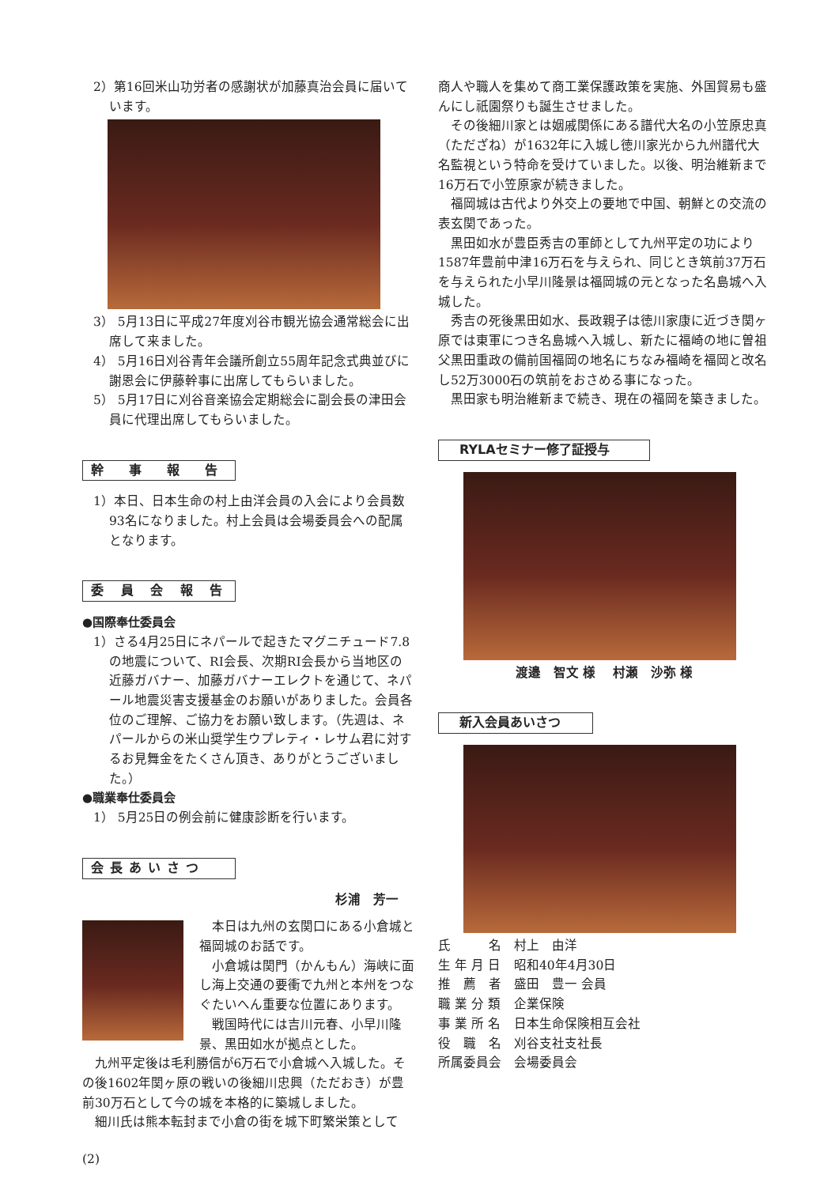2）第16回米山功労者の感謝状が加藤真治会員に届いています。
3） 5月13日に平成27年度刈谷市観光協会通常総会に出席して来ました。
4） 5月16日刈谷青年会議所創立55周年記念式典並びに謝恩会に伊藤幹事に出席してもらいました。
5） 5月17日に刈谷音楽協会定期総会に副会長の津田会員に代理出席してもらいました。
幹　事　報　告
1）本日、日本生命の村上由洋会員の入会により会員数93名になりました。村上会員は会場委員会への配属となります。
委 員 会 報 告
●国際奉仕委員会
1）さる4月25日にネパールで起きたマグニチュード7.8の地震について、RI会長、次期RI会長から当地区の近藤ガバナー、加藤ガバナーエレクトを通じて、ネパール地震災害支援基金のお願いがありました。会員各位のご理解、ご協力をお願い致します。（先週は、ネパールからの米山奨学生ウプレティ・レサム君に対するお見舞金をたくさん頂き、ありがとうございました。）
●職業奉仕委員会
1） 5月25日の例会前に健康診断を行います。
会長あいさつ
杉浦　芳一
本日は九州の玄関口にある小倉城と福岡城のお話です。
小倉城は関門（かんもん）海峡に面し海上交通の要衝で九州と本州をつなぐたいへん重要な位置にあります。
戦国時代には吉川元春、小早川隆景、黒田如水が拠点とした。
九州平定後は毛利勝信が6万石で小倉城へ入城した。その後1602年関ヶ原の戦いの後細川忠興（ただおき）が豊前30万石として今の城を本格的に築城しました。
細川氏は熊本転封まで小倉の街を城下町繁栄策として
(2)
商人や職人を集めて商工業保護政策を実施、外国貿易も盛んにし祇園祭りも誕生させました。
その後細川家とは姻戚関係にある譜代大名の小笠原忠真（ただざね）が1632年に入城し徳川家光から九州譜代大名監視という特命を受けていました。以後、明治維新まで16万石で小笠原家が続きました。
福岡城は古代より外交上の要地で中国、朝鮮との交流の表玄関であった。
黒田如水が豊臣秀吉の軍師として九州平定の功により1587年豊前中津16万石を与えられ、同じとき筑前37万石を与えられた小早川隆景は福岡城の元となった名島城へ入城した。
秀吉の死後黒田如水、長政親子は徳川家康に近づき関ヶ原では東軍につき名島城へ入城し、新たに福崎の地に曽祖父黒田重政の備前国福岡の地名にちなみ福崎を福岡と改名し52万3000石の筑前をおさめる事になった。
黒田家も明治維新まで続き、現在の福岡を築きました。
RYLAセミナー修了証授与
渡邉　智文 様　 村瀬　沙弥 様
新入会員あいさつ
| 氏 名 | 村上 由洋 |
| 生 年 月 日 | 昭和40年4月30日 |
| 推 薦 者 | 盛田 豊一 会員 |
| 職 業 分 類 | 企業保険 |
| 事 業 所 名 | 日本生命保険相互会社 |
| 役 職 名 | 刈谷支社支社長 |
| 所属委員会 | 会場委員会 |